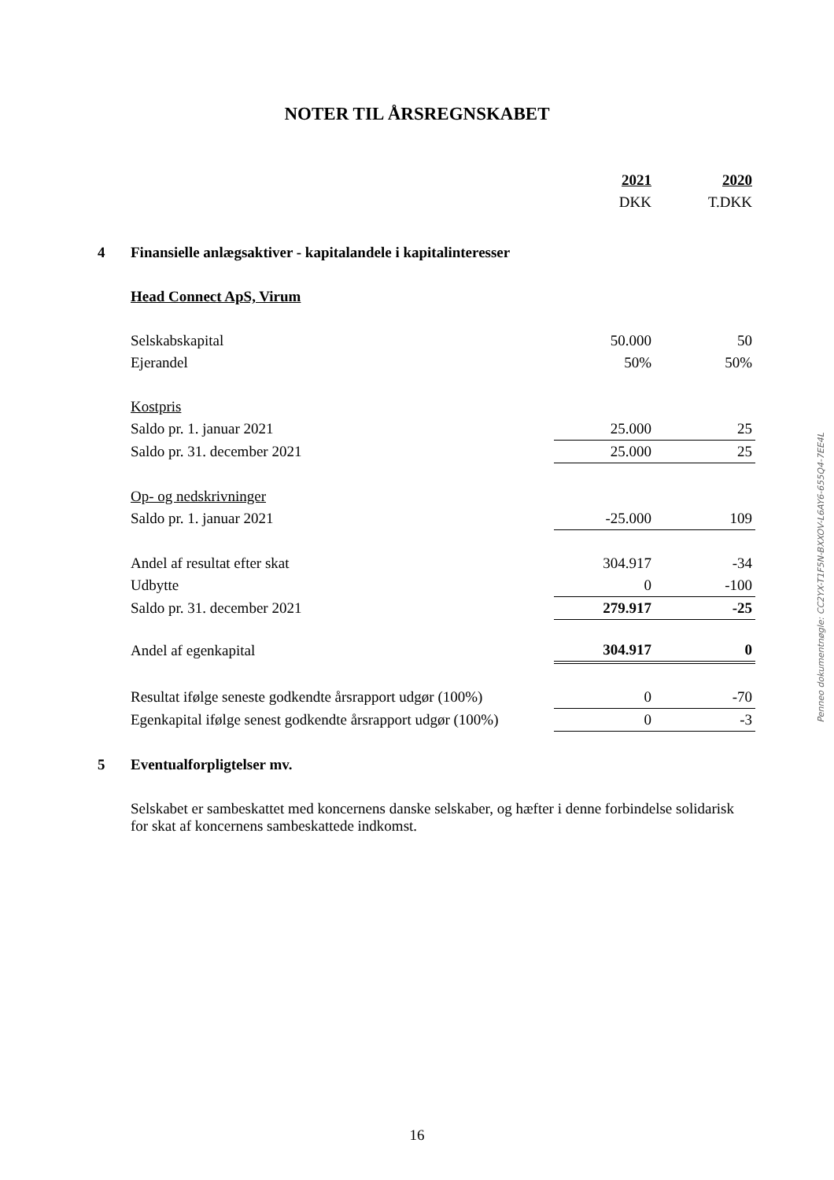NOTER TIL ÅRSREGNSKABET
| | | 2021 | 2020 |
| | | DKK | T.DKK |
| 4 | Finansielle anlægsaktiver - kapitalandele i kapitalinteresser | | |
| | Head Connect ApS, Virum | | |
| | Selskabskapital | 50.000 | 50 |
| | Ejerandel | 50% | 50% |
| | Kostpris | | |
| | Saldo pr. 1. januar 2021 | 25.000 | 25 |
| | Saldo pr. 31. december 2021 | 25.000 | 25 |
| | Op- og nedskrivninger | | |
| | Saldo pr. 1. januar 2021 | -25.000 | 109 |
| | Andel af resultat efter skat | 304.917 | -34 |
| | Udbytte | 0 | -100 |
| | Saldo pr. 31. december 2021 | 279.917 | -25 |
| | Andel af egenkapital | 304.917 | 0 |
| | Resultat ifølge seneste godkendte årsrapport udgør (100%) | 0 | -70 |
| | Egenkapital ifølge senest godkendte årsrapport udgør (100%) | 0 | -3 |
| 5 | Eventualforpligtelser mv. | | |
| | Selskabet er sambeskattet med koncernens danske selskaber, og hæfter i denne forbindelse solidarisk for skat af koncernens sambeskattede indkomst. | | |
Penneo dokumentnøgle: CC2YX-T1F5N-BXXOV-L6AY6-655Q4-7EE4L
16